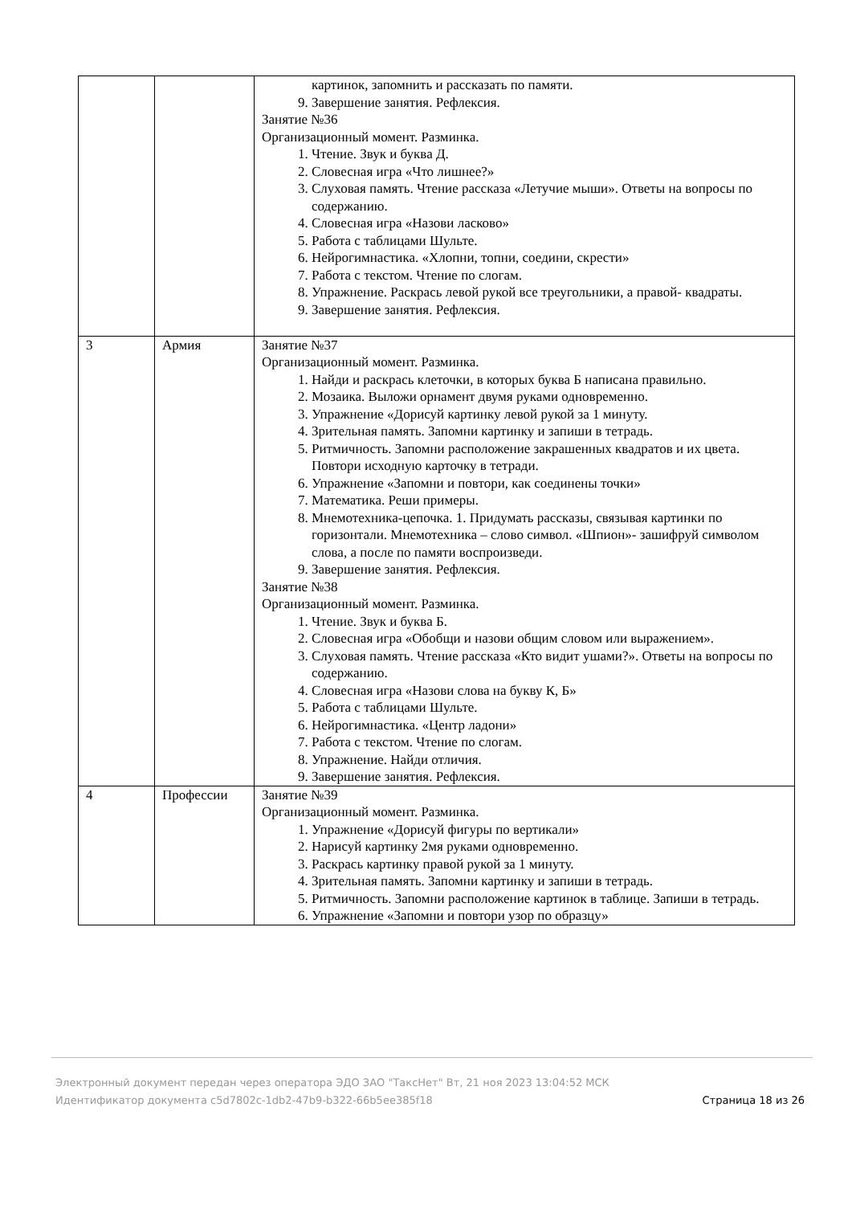| | | картинок, запомнить и рассказать по памяти. 9. Завершение занятия. Рефлексия. Занятие №36 Организационный момент. Разминка. 1. Чтение. Звук и буква Д. 2. Словесная игра «Что лишнее?» 3. Слуховая память. Чтение рассказа «Летучие мыши». Ответы на вопросы по содержанию. 4. Словесная игра «Назови ласково» 5. Работа с таблицами Шульте. 6. Нейрогимнастика. «Хлопни, топни, соедини, скрести» 7. Работа с текстом. Чтение по слогам. 8. Упражнение. Раскрась левой рукой все треугольники, а правой- квадраты. 9. Завершение занятия. Рефлексия. |
| 3 | Армия | Занятие №37 Организационный момент. Разминка. 1. Найди и раскрась клеточки, в которых буква Б написана правильно. 2. Мозаика. Выложи орнамент двумя руками одновременно. 3. Упражнение «Дорисуй картинку левой рукой за 1 минуту. 4. Зрительная память. Запомни картинку и запиши в тетрадь. 5. Ритмичность. Запомни расположение закрашенных квадратов и их цвета. Повтори исходную карточку в тетради. 6. Упражнение «Запомни и повтори, как соединены точки» 7. Математика. Реши примеры. 8. Мнемотехника-цепочка. 1. Придумать рассказы, связывая картинки по горизонтали. Мнемотехника – слово символ. «Шпион»- зашифруй символом слова, а после по памяти воспроизведи. 9. Завершение занятия. Рефлексия. Занятие №38 Организационный момент. Разминка. 1. Чтение. Звук и буква Б. 2. Словесная игра «Обобщи и назови общим словом или выражением». 3. Слуховая память. Чтение рассказа «Кто видит ушами?». Ответы на вопросы по содержанию. 4. Словесная игра «Назови слова на букву К, Б» 5. Работа с таблицами Шульте. 6. Нейрогимнастика. «Центр ладони» 7. Работа с текстом. Чтение по слогам. 8. Упражнение. Найди отличия. 9. Завершение занятия. Рефлексия. |
| 4 | Профессии | Занятие №39 Организационный момент. Разминка. 1. Упражнение «Дорисуй фигуры по вертикали» 2. Нарисуй картинку 2мя руками одновременно. 3. Раскрась картинку правой рукой за 1 минуту. 4. Зрительная память. Запомни картинку и запиши в тетрадь. 5. Ритмичность. Запомни расположение картинок в таблице. Запиши в тетрадь. 6. Упражнение «Запомни и повтори узор по образцу» |
Электронный документ передан через оператора ЭДО ЗАО "ТаксНет" Вт, 21 ноя 2023 13:04:52 МСК
Идентификатор документа c5d7802c-1db2-47b9-b322-66b5ee385f18
Страница 18 из 26